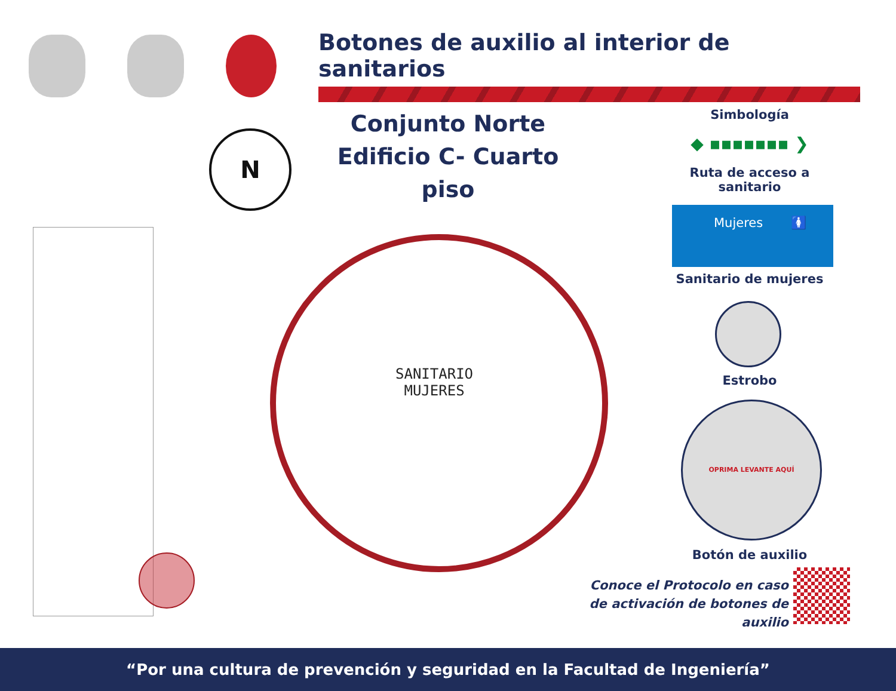Botones de auxilio al interior de sanitarios
Conjunto Norte
Edificio C- Cuarto piso
N
Simbología
◆ ▪▪▪▪▪▪▪ ❯
Ruta de acceso a sanitario
Mujeres 🚺
Sanitario de mujeres
Estrobo
OPRIMA LEVANTE AQUÍ
Botón de auxilio
SANITARIO
MUJERES
Conoce el Protocolo en caso
de activación de botones de auxilio
“Por una cultura de prevención y seguridad en la Facultad de Ingeniería”